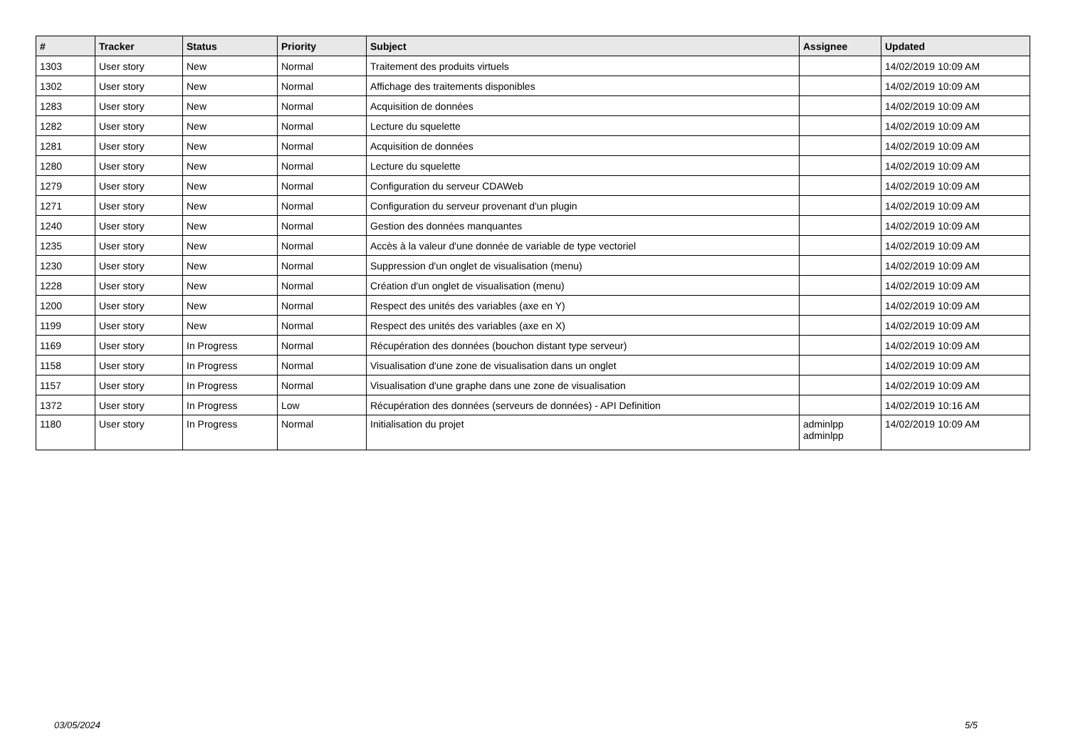| # | Tracker | Status | Priority | Subject | Assignee | Updated |
| --- | --- | --- | --- | --- | --- | --- |
| 1303 | User story | New | Normal | Traitement des produits virtuels | | 14/02/2019 10:09 AM |
| 1302 | User story | New | Normal | Affichage des traitements disponibles | | 14/02/2019 10:09 AM |
| 1283 | User story | New | Normal | Acquisition de données | | 14/02/2019 10:09 AM |
| 1282 | User story | New | Normal | Lecture du squelette | | 14/02/2019 10:09 AM |
| 1281 | User story | New | Normal | Acquisition de données | | 14/02/2019 10:09 AM |
| 1280 | User story | New | Normal | Lecture du squelette | | 14/02/2019 10:09 AM |
| 1279 | User story | New | Normal | Configuration du serveur CDAWeb | | 14/02/2019 10:09 AM |
| 1271 | User story | New | Normal | Configuration du serveur provenant d'un plugin | | 14/02/2019 10:09 AM |
| 1240 | User story | New | Normal | Gestion des données manquantes | | 14/02/2019 10:09 AM |
| 1235 | User story | New | Normal | Accès à la valeur d'une donnée de variable de type vectoriel | | 14/02/2019 10:09 AM |
| 1230 | User story | New | Normal | Suppression d'un onglet de visualisation (menu) | | 14/02/2019 10:09 AM |
| 1228 | User story | New | Normal | Création d'un onglet de visualisation (menu) | | 14/02/2019 10:09 AM |
| 1200 | User story | New | Normal | Respect des unités des variables (axe en Y) | | 14/02/2019 10:09 AM |
| 1199 | User story | New | Normal | Respect des unités des variables (axe en X) | | 14/02/2019 10:09 AM |
| 1169 | User story | In Progress | Normal | Récupération des données (bouchon distant type serveur) | | 14/02/2019 10:09 AM |
| 1158 | User story | In Progress | Normal | Visualisation d'une zone de visualisation dans un onglet | | 14/02/2019 10:09 AM |
| 1157 | User story | In Progress | Normal | Visualisation d'une graphe dans une zone de visualisation | | 14/02/2019 10:09 AM |
| 1372 | User story | In Progress | Low | Récupération des données (serveurs de données) - API Definition | | 14/02/2019 10:16 AM |
| 1180 | User story | In Progress | Normal | Initialisation du projet | adminlpp adminlpp | 14/02/2019 10:09 AM |
03/05/2024 5/5